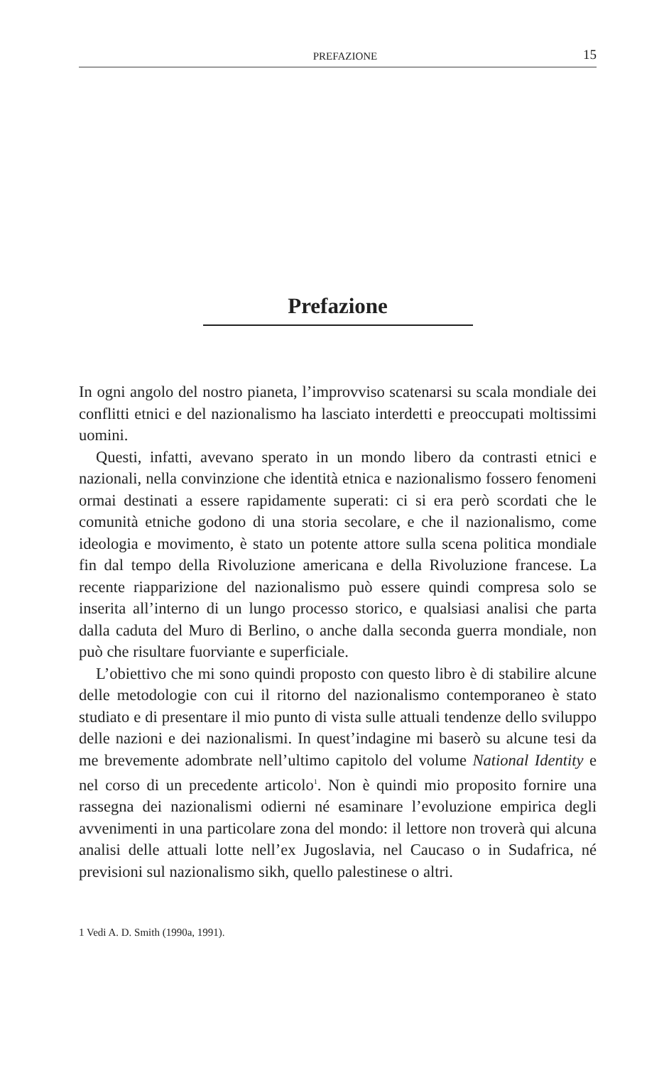PREFAZIONE 15
Prefazione
In ogni angolo del nostro pianeta, l’improvviso scatenarsi su scala mondiale dei conflitti etnici e del nazionalismo ha lasciato interdetti e preoccupati moltissimi uomini.
Questi, infatti, avevano sperato in un mondo libero da contrasti etnici e nazionali, nella convinzione che identità etnica e nazionalismo fossero fenomeni ormai destinati a essere rapidamente superati: ci si era però scordati che le comunità etniche godono di una storia secolare, e che il nazionalismo, come ideologia e movimento, è stato un potente attore sulla scena politica mondiale fin dal tempo della Rivoluzione americana e della Rivoluzione francese. La recente riapparizione del nazionalismo può essere quindi compresa solo se inserita all’interno di un lungo processo storico, e qualsiasi analisi che parta dalla caduta del Muro di Berlino, o anche dalla seconda guerra mondiale, non può che risultare fuorviante e superficiale.
L’obiettivo che mi sono quindi proposto con questo libro è di stabilire alcune delle metodologie con cui il ritorno del nazionalismo contemporaneo è stato studiato e di presentare il mio punto di vista sulle attuali tendenze dello sviluppo delle nazioni e dei nazionalismi. In quest’indagine mi baserò su alcune tesi da me brevemente adombrate nell’ultimo capitolo del volume National Identity e nel corso di un precedente articolo<sup>1</sup>. Non è quindi mio proposito fornire una rassegna dei nazionalismi odierni né esaminare l’evoluzione empirica degli avvenimenti in una particolare zona del mondo: il lettore non troverà qui alcuna analisi delle attuali lotte nell’ex Jugoslavia, nel Caucaso o in Sudafrica, né previsioni sul nazionalismo sikh, quello palestinese o altri.
1 Vedi A. D. Smith (1990a, 1991).